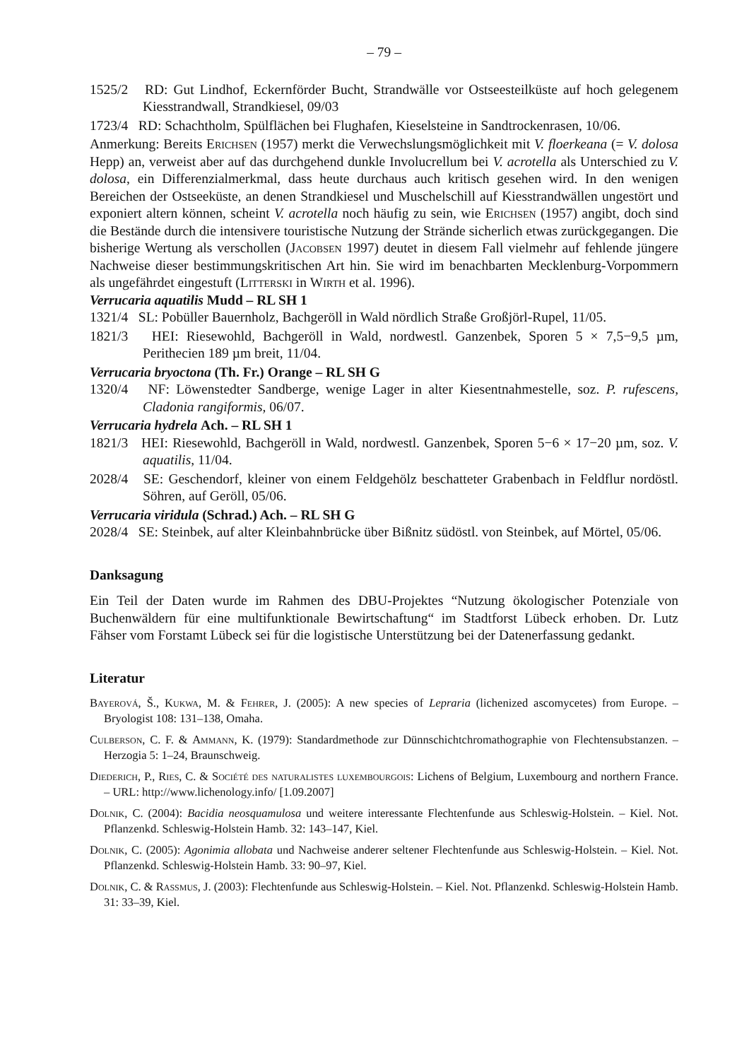– 79 –
1525/2 RD: Gut Lindhof, Eckernförder Bucht, Strandwälle vor Ostseesteilküste auf hoch gelegenem Kiesstrandwall, Strandkiesel, 09/03
1723/4 RD: Schachtholm, Spülflächen bei Flughafen, Kieselsteine in Sandtrockenrasen, 10/06.
Anmerkung: Bereits Erichsen (1957) merkt die Verwechslungsmöglichkeit mit V. floerkeana (= V. dolosa Hepp) an, verweist aber auf das durchgehend dunkle Involucrellum bei V. acrotella als Unterschied zu V. dolosa, ein Differenzialmerkmal, dass heute durchaus auch kritisch gesehen wird. In den wenigen Bereichen der Ostseeküste, an denen Strandkiesel und Muschelschill auf Kiesstrandwällen ungestört und exponiert altern können, scheint V. acrotella noch häufig zu sein, wie Erichsen (1957) angibt, doch sind die Bestände durch die intensivere touristische Nutzung der Strände sicherlich etwas zurückgegangen. Die bisherige Wertung als verschollen (Jacobsen 1997) deutet in diesem Fall vielmehr auf fehlende jüngere Nachweise dieser bestimmungskritischen Art hin. Sie wird im benachbarten Mecklenburg-Vorpommern als ungefährdet eingestuft (Litterski in Wirth et al. 1996).
Verrucaria aquatilis Mudd – RL SH 1
1321/4 SL: Pobüller Bauernholz, Bachgeröll in Wald nördlich Straße Großjörl-Rupel, 11/05.
1821/3 HEI: Riesewohld, Bachgeröll in Wald, nordwestl. Ganzenbek, Sporen 5 × 7,5−9,5 µm, Perithecien 189 µm breit, 11/04.
Verrucaria bryoctona (Th. Fr.) Orange – RL SH G
1320/4 NF: Löwenstedter Sandberge, wenige Lager in alter Kiesentnahmestelle, soz. P. rufescens, Cladonia rangiformis, 06/07.
Verrucaria hydrela Ach. – RL SH 1
1821/3 HEI: Riesewohld, Bachgeröll in Wald, nordwestl. Ganzenbek, Sporen 5−6 × 17−20 µm, soz. V. aquatilis, 11/04.
2028/4 SE: Geschendorf, kleiner von einem Feldgehölz beschatteter Grabenbach in Feldflur nordöstl. Söhren, auf Geröll, 05/06.
Verrucaria viridula (Schrad.) Ach. – RL SH G
2028/4 SE: Steinbek, auf alter Kleinbahnbrücke über Bißnitz südöstl. von Steinbek, auf Mörtel, 05/06.
Danksagung
Ein Teil der Daten wurde im Rahmen des DBU-Projektes “Nutzung ökologischer Potenziale von Buchenwäldern für eine multifunktionale Bewirtschaftung“ im Stadtforst Lübeck erhoben. Dr. Lutz Fähser vom Forstamt Lübeck sei für die logistische Unterstützung bei der Datenerfassung gedankt.
Literatur
Bayerová, Š., Kukwa, M. & Fehrer, J. (2005): A new species of Lepraria (lichenized ascomycetes) from Europe. – Bryologist 108: 131–138, Omaha.
Culberson, C. F. & Ammann, K. (1979): Standardmethode zur Dünnschichtchromathographie von Flechtensubstanzen. – Herzogia 5: 1–24, Braunschweig.
Diederich, P., Ries, C. & Société des naturalistes luxembourgois: Lichens of Belgium, Luxembourg and northern France. – URL: http://www.lichenology.info/ [1.09.2007]
Dolnik, C. (2004): Bacidia neosquamulosa und weitere interessante Flechtenfunde aus Schleswig-Holstein. – Kiel. Not. Pflanzenkd. Schleswig-Holstein Hamb. 32: 143–147, Kiel.
Dolnik, C. (2005): Agonimia allobata und Nachweise anderer seltener Flechtenfunde aus Schleswig-Holstein. – Kiel. Not. Pflanzenkd. Schleswig-Holstein Hamb. 33: 90–97, Kiel.
Dolnik, C. & Rassmus, J. (2003): Flechtenfunde aus Schleswig-Holstein. – Kiel. Not. Pflanzenkd. Schleswig-Holstein Hamb. 31: 33–39, Kiel.